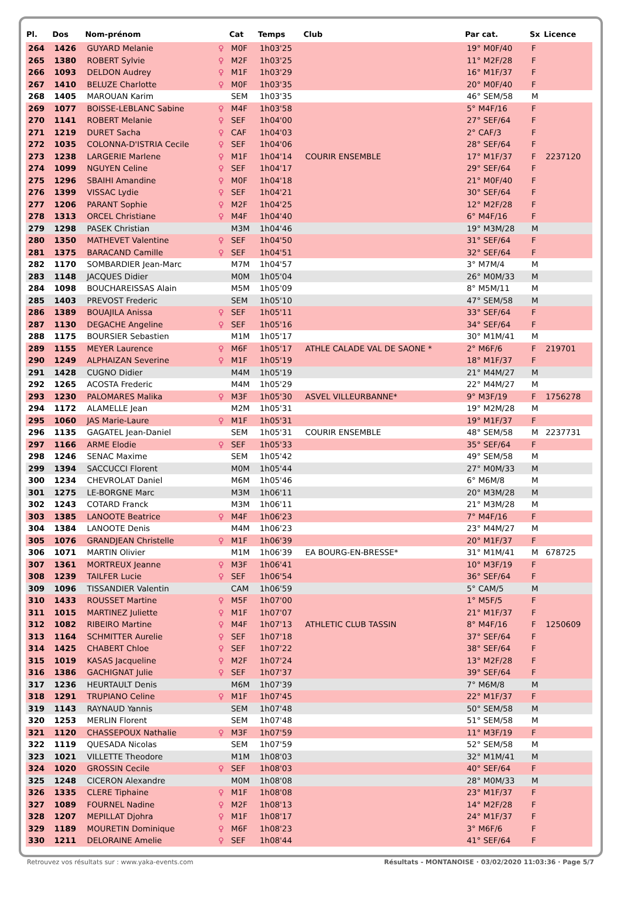| Pl. | Dos | Nom-prénom | | Cat | Temps | Club | Par cat. | Sx | Licence |
| --- | --- | --- | --- | --- | --- | --- | --- | --- | --- |
| 264 | 1426 | GUYARD Melanie | ♀ | M0F | 1h03'25 | | 19° M0F/40 | F | |
| 265 | 1380 | ROBERT Sylvie | ♀ | M2F | 1h03'25 | | 11° M2F/28 | F | |
| 266 | 1093 | DELDON Audrey | ♀ | M1F | 1h03'29 | | 16° M1F/37 | F | |
| 267 | 1410 | BELUZE Charlotte | ♀ | M0F | 1h03'35 | | 20° M0F/40 | F | |
| 268 | 1405 | MAROUAN Karim | | SEM | 1h03'35 | | 46° SEM/58 | M | |
| 269 | 1077 | BOISSE-LEBLANC Sabine | ♀ | M4F | 1h03'58 | | 5° M4F/16 | F | |
| 270 | 1141 | ROBERT Melanie | ♀ | SEF | 1h04'00 | | 27° SEF/64 | F | |
| 271 | 1219 | DURET Sacha | ♀ | CAF | 1h04'03 | | 2° CAF/3 | F | |
| 272 | 1035 | COLONNA-D'ISTRIA Cecile | ♀ | SEF | 1h04'06 | | 28° SEF/64 | F | |
| 273 | 1238 | LARGERIE Marlene | ♀ | M1F | 1h04'14 | COURIR ENSEMBLE | 17° M1F/37 | F | 2237120 |
| 274 | 1099 | NGUYEN Celine | ♀ | SEF | 1h04'17 | | 29° SEF/64 | F | |
| 275 | 1296 | SBAIHI Amandine | ♀ | M0F | 1h04'18 | | 21° M0F/40 | F | |
| 276 | 1399 | VISSAC Lydie | ♀ | SEF | 1h04'21 | | 30° SEF/64 | F | |
| 277 | 1206 | PARANT Sophie | ♀ | M2F | 1h04'25 | | 12° M2F/28 | F | |
| 278 | 1313 | ORCEL Christiane | ♀ | M4F | 1h04'40 | | 6° M4F/16 | F | |
| 279 | 1298 | PASEK Christian | | M3M | 1h04'46 | | 19° M3M/28 | M | |
| 280 | 1350 | MATHEVET Valentine | ♀ | SEF | 1h04'50 | | 31° SEF/64 | F | |
| 281 | 1375 | BARACAND Camille | ♀ | SEF | 1h04'51 | | 32° SEF/64 | F | |
| 282 | 1170 | SOMBARDIER Jean-Marc | | M7M | 1h04'57 | | 3° M7M/4 | M | |
| 283 | 1148 | JACQUES Didier | | M0M | 1h05'04 | | 26° M0M/33 | M | |
| 284 | 1098 | BOUCHAREISSAS Alain | | M5M | 1h05'09 | | 8° M5M/11 | M | |
| 285 | 1403 | PREVOST Frederic | | SEM | 1h05'10 | | 47° SEM/58 | M | |
| 286 | 1389 | BOUAJILA Anissa | ♀ | SEF | 1h05'11 | | 33° SEF/64 | F | |
| 287 | 1130 | DEGACHE Angeline | ♀ | SEF | 1h05'16 | | 34° SEF/64 | F | |
| 288 | 1175 | BOURSIER Sebastien | | M1M | 1h05'17 | | 30° M1M/41 | M | |
| 289 | 1155 | MEYER Laurence | ♀ | M6F | 1h05'17 | ATHLE CALADE VAL DE SAONE * | 2° M6F/6 | F | 219701 |
| 290 | 1249 | ALPHAIZAN Severine | ♀ | M1F | 1h05'19 | | 18° M1F/37 | F | |
| 291 | 1428 | CUGNO Didier | | M4M | 1h05'19 | | 21° M4M/27 | M | |
| 292 | 1265 | ACOSTA Frederic | | M4M | 1h05'29 | | 22° M4M/27 | M | |
| 293 | 1230 | PALOMARES Malika | ♀ | M3F | 1h05'30 | ASVEL VILLEURBANNE* | 9° M3F/19 | F | 1756278 |
| 294 | 1172 | ALAMELLE Jean | | M2M | 1h05'31 | | 19° M2M/28 | M | |
| 295 | 1060 | JAS Marie-Laure | ♀ | M1F | 1h05'31 | | 19° M1F/37 | F | |
| 296 | 1135 | GAGATEL Jean-Daniel | | SEM | 1h05'31 | COURIR ENSEMBLE | 48° SEM/58 | M | 2237731 |
| 297 | 1166 | ARME Elodie | ♀ | SEF | 1h05'33 | | 35° SEF/64 | F | |
| 298 | 1246 | SENAC Maxime | | SEM | 1h05'42 | | 49° SEM/58 | M | |
| 299 | 1394 | SACCUCCI Florent | | M0M | 1h05'44 | | 27° M0M/33 | M | |
| 300 | 1234 | CHEVROLAT Daniel | | M6M | 1h05'46 | | 6° M6M/8 | M | |
| 301 | 1275 | LE-BORGNE Marc | | M3M | 1h06'11 | | 20° M3M/28 | M | |
| 302 | 1243 | COTARD Franck | | M3M | 1h06'11 | | 21° M3M/28 | M | |
| 303 | 1385 | LANOOTE Beatrice | ♀ | M4F | 1h06'23 | | 7° M4F/16 | F | |
| 304 | 1384 | LANOOTE Denis | | M4M | 1h06'23 | | 23° M4M/27 | M | |
| 305 | 1076 | GRANDJEAN Christelle | ♀ | M1F | 1h06'39 | | 20° M1F/37 | F | |
| 306 | 1071 | MARTIN Olivier | | M1M | 1h06'39 | EA BOURG-EN-BRESSE* | 31° M1M/41 | M | 678725 |
| 307 | 1361 | MORTREUX Jeanne | ♀ | M3F | 1h06'41 | | 10° M3F/19 | F | |
| 308 | 1239 | TAILFER Lucie | ♀ | SEF | 1h06'54 | | 36° SEF/64 | F | |
| 309 | 1096 | TISSANDIER Valentin | | CAM | 1h06'59 | | 5° CAM/5 | M | |
| 310 | 1433 | ROUSSET Martine | ♀ | M5F | 1h07'00 | | 1° M5F/5 | F | |
| 311 | 1015 | MARTINEZ Juliette | ♀ | M1F | 1h07'07 | | 21° M1F/37 | F | |
| 312 | 1082 | RIBEIRO Martine | ♀ | M4F | 1h07'13 | ATHLETIC CLUB TASSIN | 8° M4F/16 | F | 1250609 |
| 313 | 1164 | SCHMITTER Aurelie | ♀ | SEF | 1h07'18 | | 37° SEF/64 | F | |
| 314 | 1425 | CHABERT Chloe | ♀ | SEF | 1h07'22 | | 38° SEF/64 | F | |
| 315 | 1019 | KASAS Jacqueline | ♀ | M2F | 1h07'24 | | 13° M2F/28 | F | |
| 316 | 1386 | GACHIGNAT Julie | ♀ | SEF | 1h07'37 | | 39° SEF/64 | F | |
| 317 | 1236 | HEURTAULT Denis | | M6M | 1h07'39 | | 7° M6M/8 | M | |
| 318 | 1291 | TRUPIANO Celine | ♀ | M1F | 1h07'45 | | 22° M1F/37 | F | |
| 319 | 1143 | RAYNAUD Yannis | | SEM | 1h07'48 | | 50° SEM/58 | M | |
| 320 | 1253 | MERLIN Florent | | SEM | 1h07'48 | | 51° SEM/58 | M | |
| 321 | 1120 | CHASSEPOUX Nathalie | ♀ | M3F | 1h07'59 | | 11° M3F/19 | F | |
| 322 | 1119 | QUESADA Nicolas | | SEM | 1h07'59 | | 52° SEM/58 | M | |
| 323 | 1021 | VILLETTE Theodore | | M1M | 1h08'03 | | 32° M1M/41 | M | |
| 324 | 1020 | GROSSIN Cecile | ♀ | SEF | 1h08'03 | | 40° SEF/64 | F | |
| 325 | 1248 | CICERON Alexandre | | M0M | 1h08'08 | | 28° M0M/33 | M | |
| 326 | 1335 | CLERE Tiphaine | ♀ | M1F | 1h08'08 | | 23° M1F/37 | F | |
| 327 | 1089 | FOURNEL Nadine | ♀ | M2F | 1h08'13 | | 14° M2F/28 | F | |
| 328 | 1207 | MEPILLAT Djohra | ♀ | M1F | 1h08'17 | | 24° M1F/37 | F | |
| 329 | 1189 | MOURETIN Dominique | ♀ | M6F | 1h08'23 | | 3° M6F/6 | F | |
| 330 | 1211 | DELORAINE Amelie | ♀ | SEF | 1h08'44 | | 41° SEF/64 | F | |
Retrouvez vos résultats sur : www.yaka-events.com Résultats - MONTANOISE · 03/02/2020 11:03:36 · Page 5/7